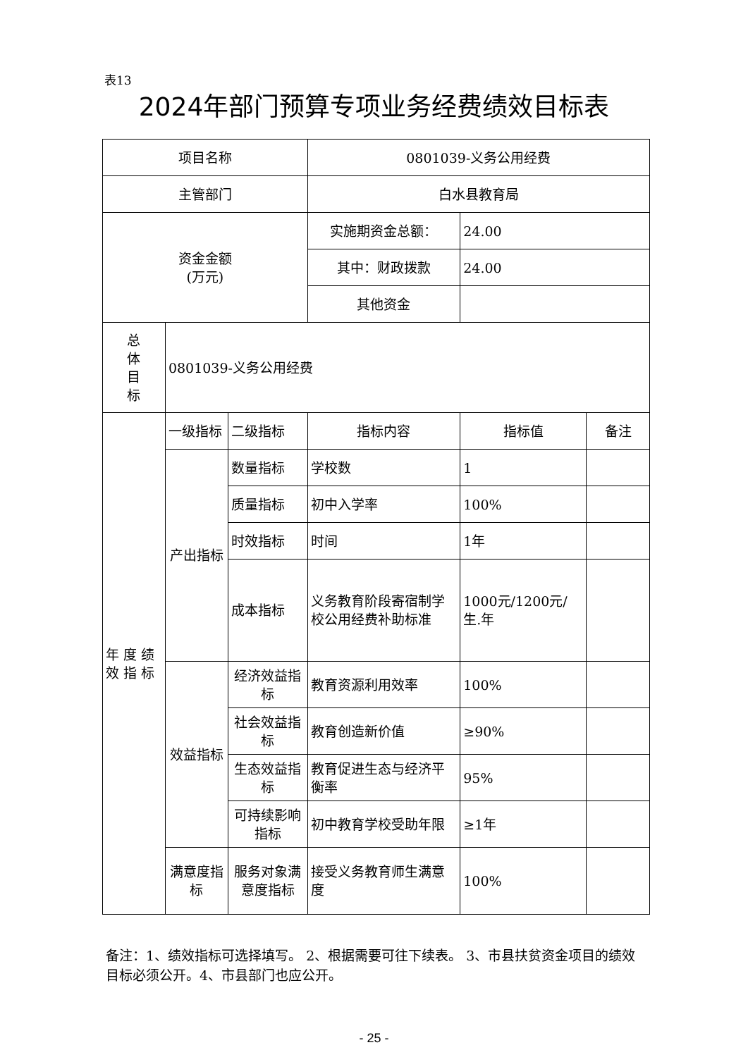表13
2024年部门预算专项业务经费绩效目标表
| 项目名称 | | | 0801039-义务公用经费 | | |
| 主管部门 | | | 白水县教育局 | | |
| 资金金额 (万元) | | | 实施期资金总额： | 24.00 | |
| | | | 其中：财政拨款 | 24.00 | |
| | | | 其他资金 | | |
| 总 体 目 标 | 0801039-义务公用经费 | | | | |
| 年 度 绩 效 指 标 | 一级指标 | 二级指标 | 指标内容 | 指标值 | 备注 |
| | 产出指标 | 数量指标 | 学校数 | 1 | |
| | | 质量指标 | 初中入学率 | 100% | |
| | | 时效指标 | 时间 | 1年 | |
| | | 成本指标 | 义务教育阶段寄宿制学校公用经费补助标准 | 1000元/1200元/生.年 | |
| | 效益指标 | 经济效益指标 | 教育资源利用效率 | 100% | |
| | | 社会效益指标 | 教育创造新价值 | ≥90% | |
| | | 生态效益指标 | 教育促进生态与经济平衡率 | 95% | |
| | | 可持续影响指标 | 初中教育学校受助年限 | ≥1年 | |
| | 满意度指标 | 服务对象满意度指标 | 接受义务教育师生满意度 | 100% | |
备注：1、绩效指标可选择填写。 2、根据需要可往下续表。 3、市县扶贫资金项目的绩效目标必须公开。4、市县部门也应公开。
- 25 -